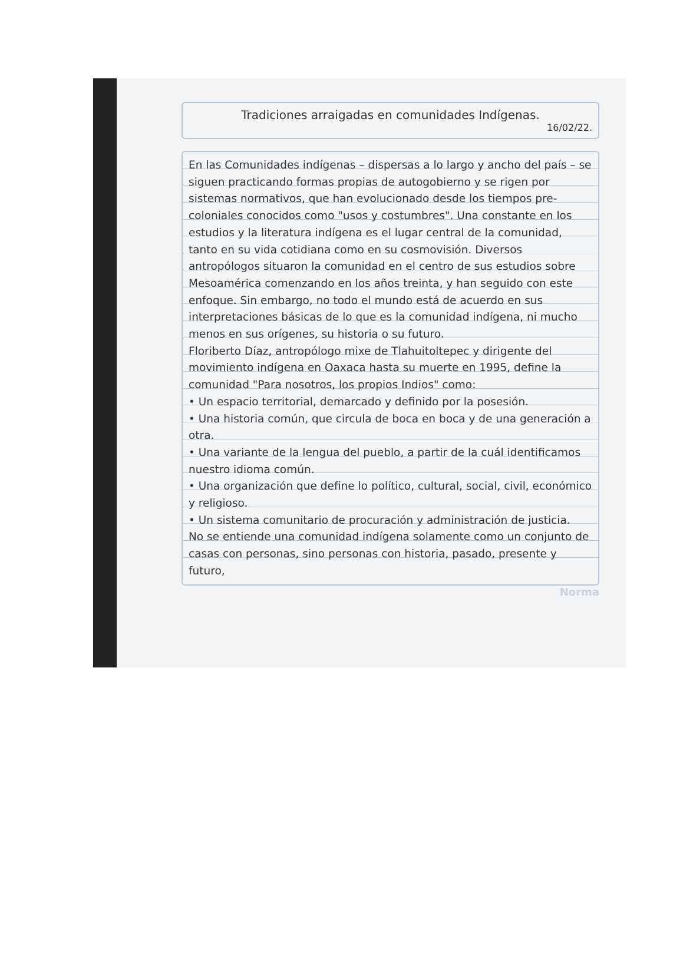Tradiciones arraigadas en comunidades Indígenas.
16/02/22.
En las Comunidades indígenas – dispersas a lo largo y ancho del país – se siguen practicando formas propias de autogobierno y se rigen por sistemas normativos, que han evolucionado desde los tiempos pre-coloniales conocidos como "usos y costumbres". Una constante en los estudios y la literatura indígena es el lugar central de la comunidad, tanto en su vida cotidiana como en su cosmovisión. Diversos antropólogos situaron la comunidad en el centro de sus estudios sobre Mesoamérica comenzando en los años treinta, y han seguido con este enfoque. Sin embargo, no todo el mundo está de acuerdo en sus interpretaciones básicas de lo que es la comunidad indígena, ni mucho menos en sus orígenes, su historia o su futuro.
Floriberto Díaz, antropólogo mixe de Tlahuitoltepec y dirigente del movimiento indígena en Oaxaca hasta su muerte en 1995, define la comunidad "Para nosotros, los propios Indios" como:
• Un espacio territorial, demarcado y definido por la posesión.
• Una historia común, que circula de boca en boca y de una generación a otra.
• Una variante de la lengua del pueblo, a partir de la cuál identificamos nuestro idioma común.
• Una organización que define lo político, cultural, social, civil, económico y religioso.
• Un sistema comunitario de procuración y administración de justicia.
No se entiende una comunidad indígena solamente como un conjunto de casas con personas, sino personas con historia, pasado, presente y futuro,
Norma